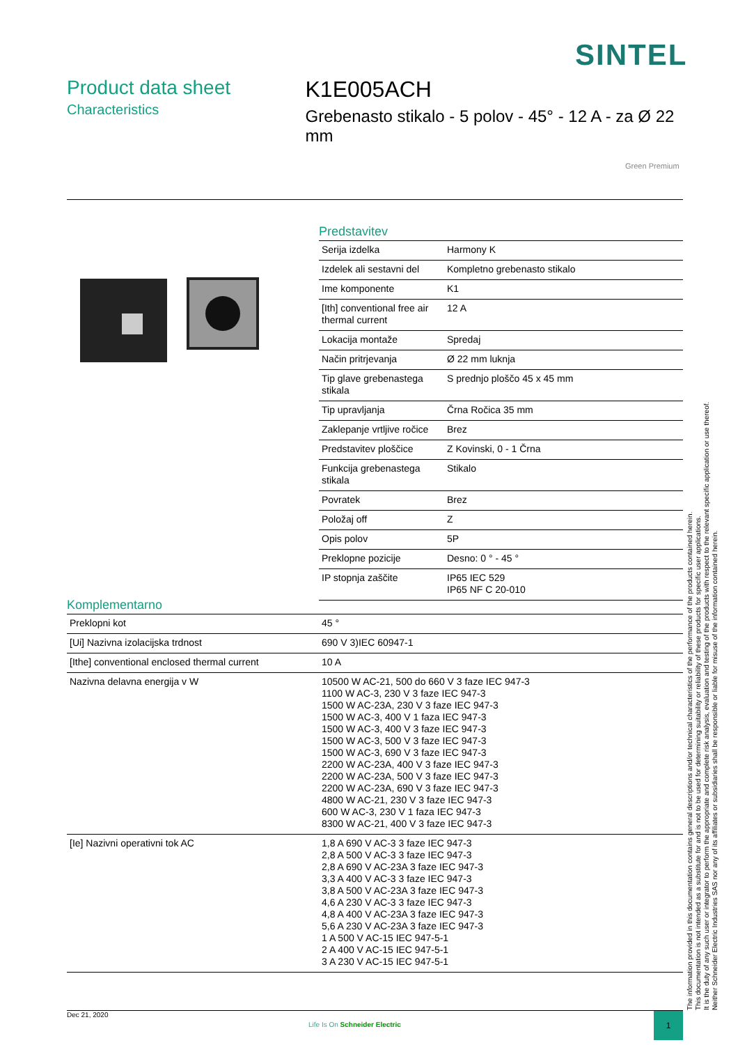SINTEL
Product data sheet
Characteristics
K1E005ACH
Grebenasto stikalo - 5 polov - 45° - 12 A - za Ø 22 mm
Green Premium
Predstavitev
| Serija izdelka | Harmony K |
| Izdelek ali sestavni del | Kompletno grebenasto stikalo |
| Ime komponente | K1 |
| [Ith] conventional free air thermal current | 12 A |
| Lokacija montaže | Spredaj |
| Način pritrjevanja | Ø 22 mm luknja |
| Tip glave grebenastega stikala | S prednjo ploščo 45 x 45 mm |
| Tip upravljanja | Črna Ročica 35 mm |
| Zaklepanje vrtljive ročice | Brez |
| Predstavitev ploščice | Z Kovinski, 0 - 1 Črna |
| Funkcija grebenastega stikala | Stikalo |
| Povratek | Brez |
| Položaj off | Z |
| Opis polov | 5P |
| Preklopne pozicije | Desno: 0 ° - 45 ° |
| IP stopnja zaščite | IP65 IEC 529 IP65 NF C 20-010 |
Komplementarno
| Preklopni kot | 45 ° |
| [Ui] Nazivna izolacijska trdnost | 690 V 3)IEC 60947-1 |
| [Ithe] conventional enclosed thermal current | 10 A |
| Nazivna delavna energija v W | 10500 W AC-21, 500 do 660 V 3 faze IEC 947-3 1100 W AC-3, 230 V 3 faze IEC 947-3 1500 W AC-23A, 230 V 3 faze IEC 947-3 1500 W AC-3, 400 V 1 faza IEC 947-3 1500 W AC-3, 400 V 3 faze IEC 947-3 1500 W AC-3, 500 V 3 faze IEC 947-3 1500 W AC-3, 690 V 3 faze IEC 947-3 2200 W AC-23A, 400 V 3 faze IEC 947-3 2200 W AC-23A, 500 V 3 faze IEC 947-3 2200 W AC-23A, 690 V 3 faze IEC 947-3 4800 W AC-21, 230 V 3 faze IEC 947-3 600 W AC-3, 230 V 1 faza IEC 947-3 8300 W AC-21, 400 V 3 faze IEC 947-3 |
| [Ie] Nazivni operativni tok AC | 1,8 A 690 V AC-3 3 faze IEC 947-3 2,8 A 500 V AC-3 3 faze IEC 947-3 2,8 A 690 V AC-23A 3 faze IEC 947-3 3,3 A 400 V AC-3 3 faze IEC 947-3 3,8 A 500 V AC-23A 3 faze IEC 947-3 4,6 A 230 V AC-3 3 faze IEC 947-3 4,8 A 400 V AC-23A 3 faze IEC 947-3 5,6 A 230 V AC-23A 3 faze IEC 947-3 1 A 500 V AC-15 IEC 947-5-1 2 A 400 V AC-15 IEC 947-5-1 3 A 230 V AC-15 IEC 947-5-1 |
The information provided in this documentation contains general descriptions and/or technical characteristics of the performance of the products contained herein.
This documentation is not intended as a substitute for and is not to be used for determining suitability or reliability of these products for specific user applications.
It is the duty of any such user or integrator to perform the appropriate and complete risk analysis, evaluation and testing of the products with respect to the relevant specific application or use thereof.
Neither Schneider Electric Industries SAS nor any of its affiliates or subsidiaries shall be responsible or liable for misuse of the information contained herein.
Dec 21, 2020
Life Is On Schneider Electric
1